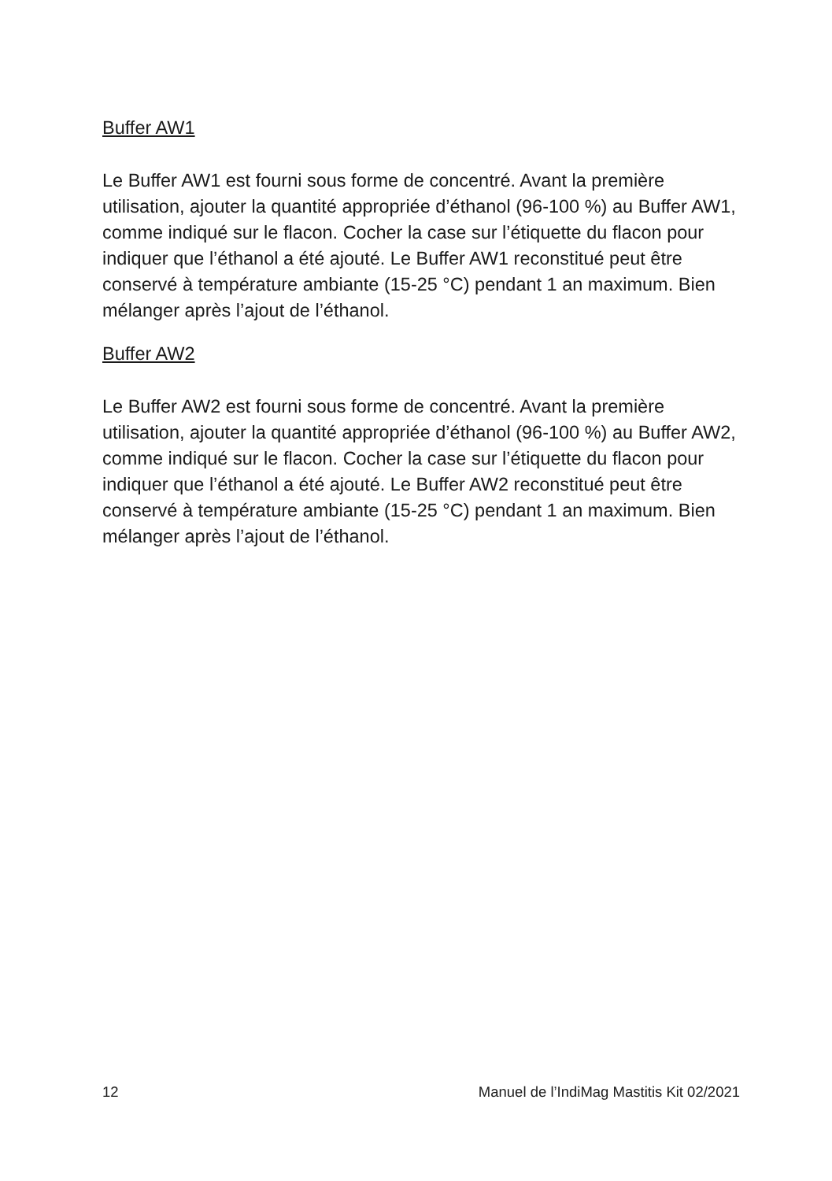Buffer AW1
Le Buffer AW1 est fourni sous forme de concentré. Avant la première utilisation, ajouter la quantité appropriée d’éthanol (96-100 %) au Buffer AW1, comme indiqué sur le flacon. Cocher la case sur l’étiquette du flacon pour indiquer que l’éthanol a été ajouté. Le Buffer AW1 reconstitué peut être conservé à température ambiante (15-25 °C) pendant 1 an maximum. Bien mélanger après l’ajout de l’éthanol.
Buffer AW2
Le Buffer AW2 est fourni sous forme de concentré. Avant la première utilisation, ajouter la quantité appropriée d’éthanol (96-100 %) au Buffer AW2, comme indiqué sur le flacon. Cocher la case sur l’étiquette du flacon pour indiquer que l’éthanol a été ajouté. Le Buffer AW2 reconstitué peut être conservé à température ambiante (15-25 °C) pendant 1 an maximum. Bien mélanger après l’ajout de l’éthanol.
12 Manuel de l’IndiMag Mastitis Kit 02/2021